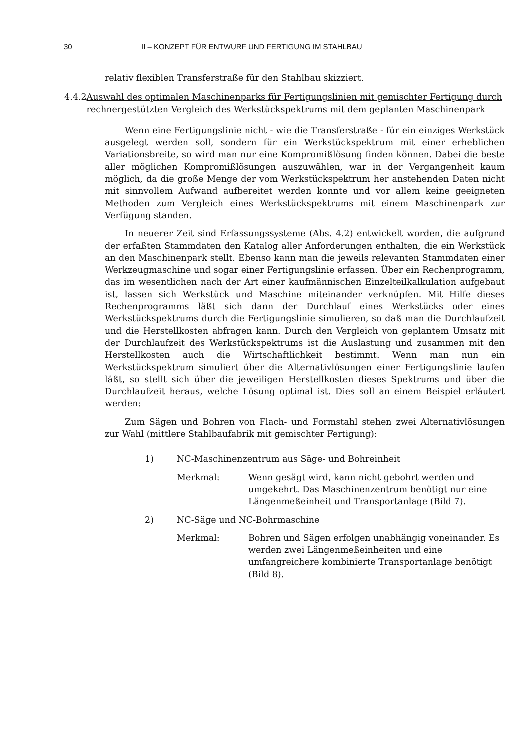30 II – KONZEPT FÜR ENTWURF UND FERTIGUNG IM STAHLBAU
relativ flexiblen Transferstraße für den Stahlbau skizziert.
4.4.2 Auswahl des optimalen Maschinenparks für Fertigungslinien mit gemischter Fertigung durch rechnergestützten Vergleich des Werkstückspektrums mit dem geplanten Maschinenpark
Wenn eine Fertigungslinie nicht - wie die Transferstraße - für ein einziges Werkstück ausgelegt werden soll, sondern für ein Werkstückspektrum mit einer erheblichen Variationsbreite, so wird man nur eine Kompromißlösung finden können. Dabei die beste aller möglichen Kompromißlösungen auszuwählen, war in der Vergangenheit kaum möglich, da die große Menge der vom Werkstückspektrum her anstehenden Daten nicht mit sinnvollem Aufwand aufbereitet werden konnte und vor allem keine geeigneten Methoden zum Vergleich eines Werkstückspektrums mit einem Maschinenpark zur Verfügung standen.
In neuerer Zeit sind Erfassungssysteme (Abs. 4.2) entwickelt worden, die aufgrund der erfaßten Stammdaten den Katalog aller Anforderungen enthalten, die ein Werkstück an den Maschinenpark stellt. Ebenso kann man die jeweils relevanten Stammdaten einer Werkzeugmaschine und sogar einer Fertigungslinie erfassen. Über ein Rechenprogramm, das im wesentlichen nach der Art einer kaufmännischen Einzelteilkalkulation aufgebaut ist, lassen sich Werkstück und Maschine miteinander verknüpfen. Mit Hilfe dieses Rechenprogramms läßt sich dann der Durchlauf eines Werkstücks oder eines Werkstückspektrums durch die Fertigungslinie simulieren, so daß man die Durchlaufzeit und die Herstellkosten abfragen kann. Durch den Vergleich von geplantem Umsatz mit der Durchlaufzeit des Werkstückspektrums ist die Auslastung und zusammen mit den Herstellkosten auch die Wirtschaftlichkeit bestimmt. Wenn man nun ein Werkstückspektrum simuliert über die Alternativlösungen einer Fertigungslinie laufen läßt, so stellt sich über die jeweiligen Herstellkosten dieses Spektrums und über die Durchlaufzeit heraus, welche Lösung optimal ist. Dies soll an einem Beispiel erläutert werden:
Zum Sägen und Bohren von Flach- und Formstahl stehen zwei Alternativlösungen zur Wahl (mittlere Stahlbaufabrik mit gemischter Fertigung):
1) NC-Maschinenzentrum aus Säge- und Bohreinheit
Merkmal: Wenn gesägt wird, kann nicht gebohrt werden und umgekehrt. Das Maschinenzentrum benötigt nur eine Längenmeßeinheit und Transportanlage (Bild 7).
2) NC-Säge und NC-Bohrmaschine
Merkmal: Bohren und Sägen erfolgen unabhängig voneinander. Es werden zwei Längenmeßeinheiten und eine umfangreichere kombinierte Transportanlage benötigt (Bild 8).